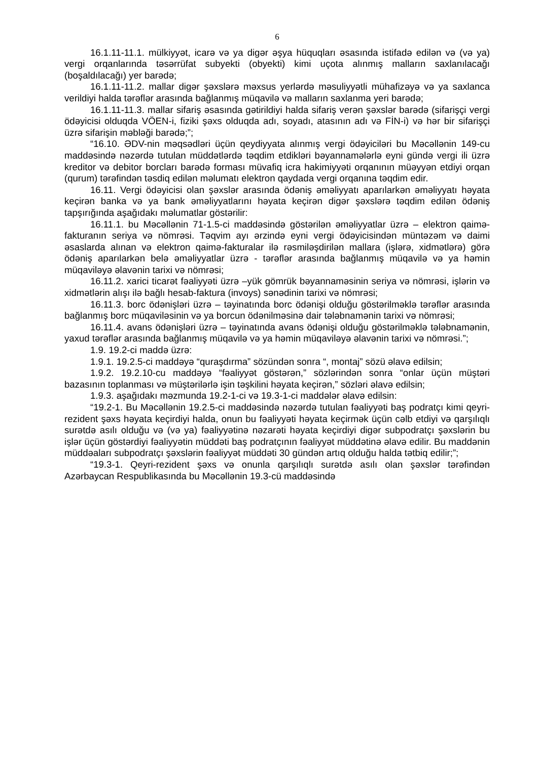6
16.1.11-11.1. mülkiyyət, icarə və ya digər əşya hüquqları əsasında istifadə edilən və (və ya) vergi orqanlarında təsərrüfat subyekti (obyekti) kimi uçota alınmış malların saxlanılacağı (boşaldılacağı) yer barədə;
16.1.11-11.2. mallar digər şəxslərə məxsus yerlərdə məsuliyyətli mühafizəyə və ya saxlanca verildiyi halda tərəflər arasında bağlanmış müqavilə və malların saxlanma yeri barədə;
16.1.11-11.3. mallar sifariş əsasında gətirildiyi halda sifariş verən şəxslər barədə (sifarişçi vergi ödəyicisi olduqda VÖEN-i, fiziki şəxs olduqda adı, soyadı, atasının adı və FİN-i) və hər bir sifarişçi üzrə sifarişin məbləği barədə;”;
“16.10. ƏDV-nin məqsədləri üçün qeydiyyata alınmış vergi ödəyiciləri bu Məcəllənin 149-cu maddəsində nəzərdə tutulan müddətlərdə təqdim etdikləri bəyannamələrlə eyni gündə vergi ili üzrə kreditor və debitor borcları barədə forması müvafiq icra hakimiyyəti orqanının müəyyən etdiyi orqan (qurum) tərəfindən təsdiq edilən məlumatı elektron qaydada vergi orqanına təqdim edir.
16.11. Vergi ödəyicisi olan şəxslər arasında ödəniş əməliyyatı aparılarkən əməliyyatı həyata keçirən banka və ya bank əməliyyatlarını həyata keçirən digər şəxslərə təqdim edilən ödəniş tapşırığında aşağıdakı məlumatlar göstərilir:
16.11.1. bu Məcəllənin 71-1.5-ci maddəsində göstərilən əməliyyatlar üzrə – elektron qaimə-fakturanın seriya və nömrəsi. Təqvim ayı ərzində eyni vergi ödəyicisindən müntəzəm və daimi əsaslarda alınan və elektron qaimə-fakturalar ilə rəsmiləşdirilən mallara (işlərə, xidmətlərə) görə ödəniş aparılarkən belə əməliyyatlar üzrə - tərəflər arasında bağlanmış müqavilə və ya həmin müqaviləyə əlavənin tarixi və nömrəsi;
16.11.2. xarici ticarət fəaliyyəti üzrə –yük gömrük bəyannaməsinin seriya və nömrəsi, işlərin və xidmətlərin alışı ilə bağlı hesab-faktura (invoys) sənədinin tarixi və nömrəsi;
16.11.3. borc ödənişləri üzrə – təyinatında borc ödənişi olduğu göstərilməklə tərəflər arasında bağlanmış borc müqaviləsinin və ya borcun ödənilməsinə dair tələbnamənin tarixi və nömrəsi;
16.11.4. avans ödənişləri üzrə – təyinatında avans ödənişi olduğu göstərilməklə tələbnamənin, yaxud tərəflər arasında bağlanmış müqavilə və ya həmin müqaviləyə əlavənin tarixi və nömrəsi.”;
1.9. 19.2-ci maddə üzrə:
1.9.1. 19.2.5-ci maddəyə “quraşdırma” sözündən sonra “, montaj” sözü əlavə edilsin;
1.9.2. 19.2.10-cu maddəyə “fəaliyyət göstərən,” sözlərindən sonra “onlar üçün müştəri bazasının toplanması və müştərilərlə işin təşkilini həyata keçirən,” sözləri əlavə edilsin;
1.9.3. aşağıdakı məzmunda 19.2-1-ci və 19.3-1-ci maddələr əlavə edilsin:
“19.2-1. Bu Məcəllənin 19.2.5-ci maddəsində nəzərdə tutulan fəaliyyəti baş podratçı kimi qeyri-rezident şəxs həyata keçirdiyi halda, onun bu fəaliyyəti həyata keçirmək üçün cəlb etdiyi və qarşılıqlı surətdə asılı olduğu və (və ya) fəaliyyətinə nəzarəti həyata keçirdiyi digər subpodratçı şəxslərin bu işlər üçün göstərdiyi fəaliyyətin müddəti baş podratçının fəaliyyət müddətinə əlavə edilir. Bu maddənin müddəaları subpodratçı şəxslərin fəaliyyət müddəti 30 gündən artıq olduğu halda tətbiq edilir;”;
“19.3-1. Qeyri-rezident şəxs və onunla qarşılıqlı surətdə asılı olan şəxslər tərəfindən Azərbaycan Respublikasında bu Məcəllənin 19.3-cü maddəsində